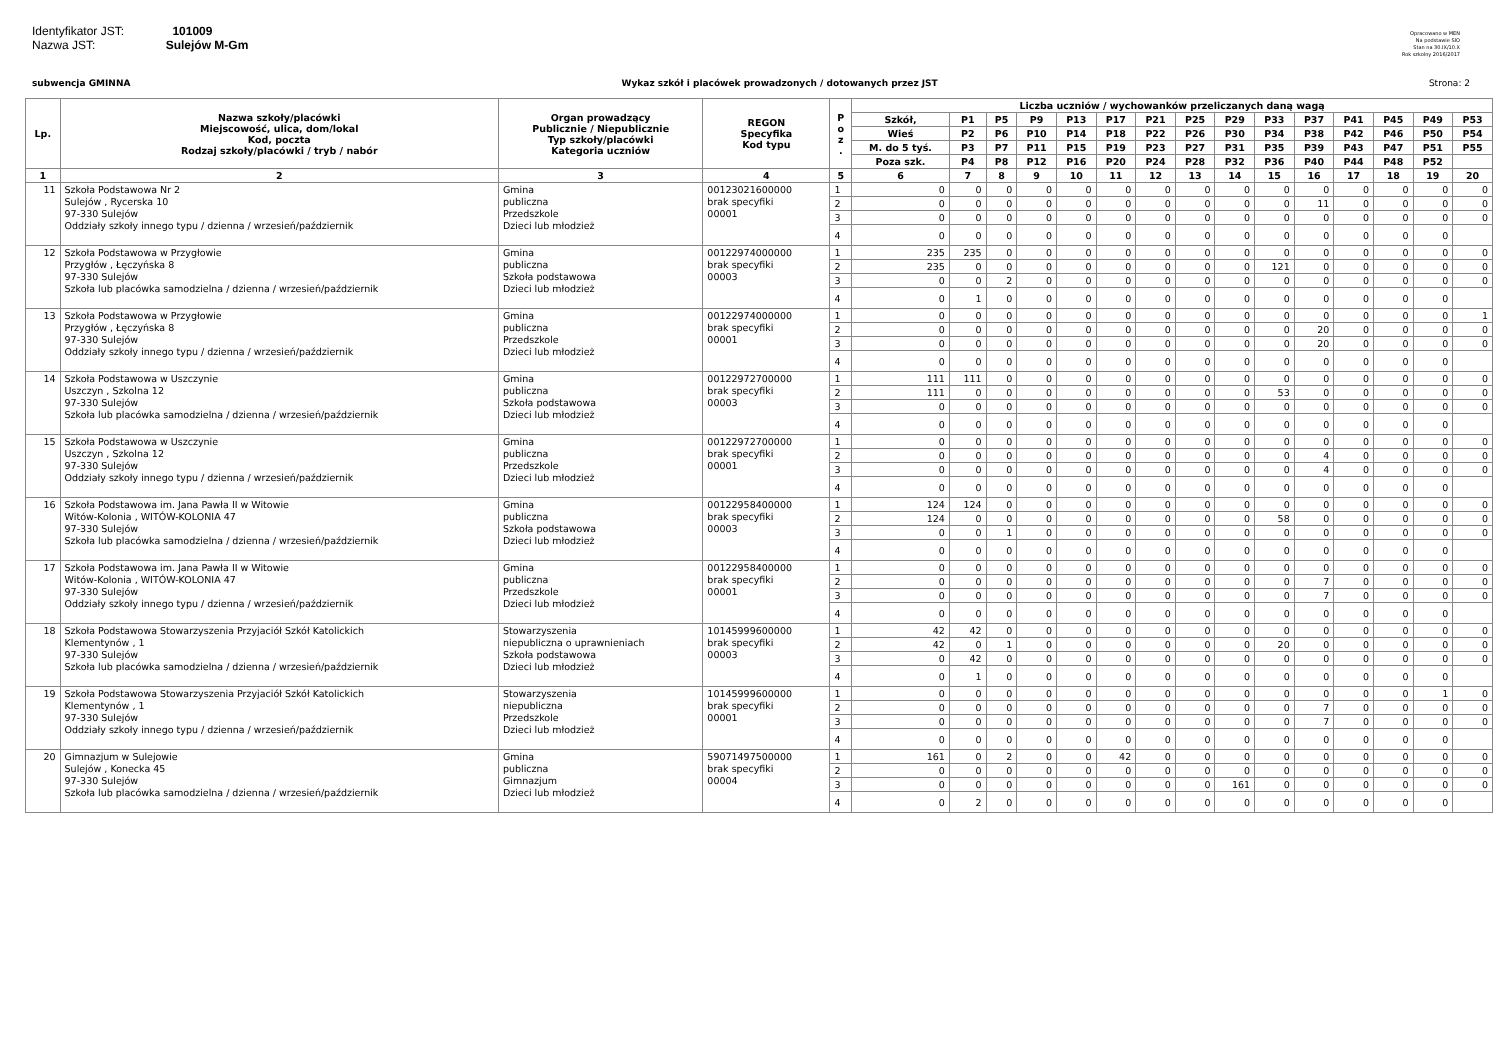Identyfikator JST: 101009
Nazwa JST: Sulejów M-Gm
Opracowano w MEN
Na podstawie SIO
Stan na 30.IX/10.X
Rok szkolny 2016/2017
subwencja GMINNA Wykaz szkół i placówek prowadzonych / dotowanych przez JST Strona: 2
| Lp. | Nazwa szkoły/placówki Miejscowość, ulica, dom/lokal Kod, poczta Rodzaj szkoły/placówki / tryb / nabór | Organ prowadzący Publicznie / Niepublicznie Typ szkoły/placówki Kategoria uczniów | REGON Specyfika Kod typu | P o z . | Liczba uczniów / wychowanków przeliczanych daną wagą | | | | | | | | | | | | | | |
| --- | --- | --- | --- | --- | --- | --- | --- | --- | --- | --- | --- | --- | --- | --- | --- | --- | --- | --- | --- |
| | | | | | Szkół, | P1 | P5 | P9 | P13 | P17 | P21 | P25 | P29 | P33 | P37 | P41 | P45 | P49 | P53 |
| | | | | | Wieś | P2 | P6 | P10 | P14 | P18 | P22 | P26 | P30 | P34 | P38 | P42 | P46 | P50 | P54 |
| | | | | | M. do 5 tyś. | P3 | P7 | P11 | P15 | P19 | P23 | P27 | P31 | P35 | P39 | P43 | P47 | P51 | P55 |
| | | | | | Poza szk. | P4 | P8 | P12 | P16 | P20 | P24 | P28 | P32 | P36 | P40 | P44 | P48 | P52 | |
| 1 | 2 | 3 | 4 | 5 | 6 | 7 | 8 | 9 | 10 | 11 | 12 | 13 | 14 | 15 | 16 | 17 | 18 | 19 | 20 |
| 11 | Szkoła Podstawowa Nr 2 Sulejów , Rycerska 10 97-330 Sulejów Oddziały szkoły innego typu / dzienna / wrzesień/październik | Gmina publiczna Przedszkole Dzieci lub młodzież | 00123021600000 brak specyfiki 00001 | 1 | 0 | 0 | 0 | 0 | 0 | 0 | 0 | 0 | 0 | 0 | 0 | 0 | 0 | 0 | 0 |
| | | | | 2 | 0 | 0 | 0 | 0 | 0 | 0 | 0 | 0 | 0 | 0 | 11 | 0 | 0 | 0 | 0 |
| | | | | 3 | 0 | 0 | 0 | 0 | 0 | 0 | 0 | 0 | 0 | 0 | 0 | 0 | 0 | 0 | 0 |
| | | | | 4 | 0 | 0 | 0 | 0 | 0 | 0 | 0 | 0 | 0 | 0 | 0 | 0 | 0 | 0 | |
| 12 | Szkoła Podstawowa w Przygłowie Przygłów , Łęczyńska 8 97-330 Sulejów Szkoła lub placówka samodzielna / dzienna / wrzesień/październik | Gmina publiczna Szkoła podstawowa Dzieci lub młodzież | 00122974000000 brak specyfiki 00003 | 1 | 235 | 235 | 0 | 0 | 0 | 0 | 0 | 0 | 0 | 0 | 0 | 0 | 0 | 0 | 0 |
| | | | | 2 | 235 | 0 | 0 | 0 | 0 | 0 | 0 | 0 | 0 | 121 | 0 | 0 | 0 | 0 | 0 |
| | | | | 3 | 0 | 0 | 2 | 0 | 0 | 0 | 0 | 0 | 0 | 0 | 0 | 0 | 0 | 0 | 0 |
| | | | | 4 | 0 | 1 | 0 | 0 | 0 | 0 | 0 | 0 | 0 | 0 | 0 | 0 | 0 | 0 | |
| 13 | Szkoła Podstawowa w Przygłowie Przygłów , Łęczyńska 8 97-330 Sulejów Oddziały szkoły innego typu / dzienna / wrzesień/październik | Gmina publiczna Przedszkole Dzieci lub młodzież | 00122974000000 brak specyfiki 00001 | 1 | 0 | 0 | 0 | 0 | 0 | 0 | 0 | 0 | 0 | 0 | 0 | 0 | 0 | 0 | 1 |
| | | | | 2 | 0 | 0 | 0 | 0 | 0 | 0 | 0 | 0 | 0 | 0 | 20 | 0 | 0 | 0 | 0 |
| | | | | 3 | 0 | 0 | 0 | 0 | 0 | 0 | 0 | 0 | 0 | 0 | 20 | 0 | 0 | 0 | 0 |
| | | | | 4 | 0 | 0 | 0 | 0 | 0 | 0 | 0 | 0 | 0 | 0 | 0 | 0 | 0 | 0 | |
| 14 | Szkoła Podstawowa w Uszczynie Uszczyn , Szkolna 12 97-330 Sulejów Szkoła lub placówka samodzielna / dzienna / wrzesień/październik | Gmina publiczna Szkoła podstawowa Dzieci lub młodzież | 00122972700000 brak specyfiki 00003 | 1 | 111 | 111 | 0 | 0 | 0 | 0 | 0 | 0 | 0 | 0 | 0 | 0 | 0 | 0 | 0 |
| | | | | 2 | 111 | 0 | 0 | 0 | 0 | 0 | 0 | 0 | 0 | 53 | 0 | 0 | 0 | 0 | 0 |
| | | | | 3 | 0 | 0 | 0 | 0 | 0 | 0 | 0 | 0 | 0 | 0 | 0 | 0 | 0 | 0 | 0 |
| | | | | 4 | 0 | 0 | 0 | 0 | 0 | 0 | 0 | 0 | 0 | 0 | 0 | 0 | 0 | 0 | |
| 15 | Szkoła Podstawowa w Uszczynie Uszczyn , Szkolna 12 97-330 Sulejów Oddziały szkoły innego typu / dzienna / wrzesień/październik | Gmina publiczna Przedszkole Dzieci lub młodzież | 00122972700000 brak specyfiki 00001 | 1 | 0 | 0 | 0 | 0 | 0 | 0 | 0 | 0 | 0 | 0 | 0 | 0 | 0 | 0 | 0 |
| | | | | 2 | 0 | 0 | 0 | 0 | 0 | 0 | 0 | 0 | 0 | 0 | 4 | 0 | 0 | 0 | 0 |
| | | | | 3 | 0 | 0 | 0 | 0 | 0 | 0 | 0 | 0 | 0 | 0 | 4 | 0 | 0 | 0 | 0 |
| | | | | 4 | 0 | 0 | 0 | 0 | 0 | 0 | 0 | 0 | 0 | 0 | 0 | 0 | 0 | 0 | |
| 16 | Szkoła Podstawowa im. Jana Pawła II w Witowie Witów-Kolonia , WITÓW-KOLONIA 47 97-330 Sulejów Szkoła lub placówka samodzielna / dzienna / wrzesień/październik | Gmina publiczna Szkoła podstawowa Dzieci lub młodzież | 00122958400000 brak specyfiki 00003 | 1 | 124 | 124 | 0 | 0 | 0 | 0 | 0 | 0 | 0 | 0 | 0 | 0 | 0 | 0 | 0 |
| | | | | 2 | 124 | 0 | 0 | 0 | 0 | 0 | 0 | 0 | 0 | 58 | 0 | 0 | 0 | 0 | 0 |
| | | | | 3 | 0 | 0 | 1 | 0 | 0 | 0 | 0 | 0 | 0 | 0 | 0 | 0 | 0 | 0 | 0 |
| | | | | 4 | 0 | 0 | 0 | 0 | 0 | 0 | 0 | 0 | 0 | 0 | 0 | 0 | 0 | 0 | |
| 17 | Szkoła Podstawowa im. Jana Pawła II w Witowie Witów-Kolonia , WITÓW-KOLONIA 47 97-330 Sulejów Oddziały szkoły innego typu / dzienna / wrzesień/październik | Gmina publiczna Przedszkole Dzieci lub młodzież | 00122958400000 brak specyfiki 00001 | 1 | 0 | 0 | 0 | 0 | 0 | 0 | 0 | 0 | 0 | 0 | 0 | 0 | 0 | 0 | 0 |
| | | | | 2 | 0 | 0 | 0 | 0 | 0 | 0 | 0 | 0 | 0 | 0 | 7 | 0 | 0 | 0 | 0 |
| | | | | 3 | 0 | 0 | 0 | 0 | 0 | 0 | 0 | 0 | 0 | 0 | 7 | 0 | 0 | 0 | 0 |
| | | | | 4 | 0 | 0 | 0 | 0 | 0 | 0 | 0 | 0 | 0 | 0 | 0 | 0 | 0 | 0 | |
| 18 | Szkoła Podstawowa Stowarzyszenia Przyjaciół Szkół Katolickich Klementynów , 1 97-330 Sulejów Szkoła lub placówka samodzielna / dzienna / wrzesień/październik | Stowarzyszenia niepubliczna o uprawnieniach Szkoła podstawowa Dzieci lub młodzież | 10145999600000 brak specyfiki 00003 | 1 | 42 | 42 | 0 | 0 | 0 | 0 | 0 | 0 | 0 | 0 | 0 | 0 | 0 | 0 | 0 |
| | | | | 2 | 42 | 0 | 1 | 0 | 0 | 0 | 0 | 0 | 0 | 20 | 0 | 0 | 0 | 0 | 0 |
| | | | | 3 | 0 | 42 | 0 | 0 | 0 | 0 | 0 | 0 | 0 | 0 | 0 | 0 | 0 | 0 | 0 |
| | | | | 4 | 0 | 1 | 0 | 0 | 0 | 0 | 0 | 0 | 0 | 0 | 0 | 0 | 0 | 0 | |
| 19 | Szkoła Podstawowa Stowarzyszenia Przyjaciół Szkół Katolickich Klementynów , 1 97-330 Sulejów Oddziały szkoły innego typu / dzienna / wrzesień/październik | Stowarzyszenia niepubliczna Przedszkole Dzieci lub młodzież | 10145999600000 brak specyfiki 00001 | 1 | 0 | 0 | 0 | 0 | 0 | 0 | 0 | 0 | 0 | 0 | 0 | 0 | 0 | 1 | 0 |
| | | | | 2 | 0 | 0 | 0 | 0 | 0 | 0 | 0 | 0 | 0 | 0 | 7 | 0 | 0 | 0 | 0 |
| | | | | 3 | 0 | 0 | 0 | 0 | 0 | 0 | 0 | 0 | 0 | 0 | 7 | 0 | 0 | 0 | 0 |
| | | | | 4 | 0 | 0 | 0 | 0 | 0 | 0 | 0 | 0 | 0 | 0 | 0 | 0 | 0 | 0 | |
| 20 | Gimnazjum w Sulejowie Sulejów , Konecka 45 97-330 Sulejów Szkoła lub placówka samodzielna / dzienna / wrzesień/październik | Gmina publiczna Gimnazjum Dzieci lub młodzież | 59071497500000 brak specyfiki 00004 | 1 | 161 | 0 | 2 | 0 | 0 | 42 | 0 | 0 | 0 | 0 | 0 | 0 | 0 | 0 | 0 |
| | | | | 2 | 0 | 0 | 0 | 0 | 0 | 0 | 0 | 0 | 0 | 0 | 0 | 0 | 0 | 0 | 0 |
| | | | | 3 | 0 | 0 | 0 | 0 | 0 | 0 | 0 | 0 | 161 | 0 | 0 | 0 | 0 | 0 | 0 |
| | | | | 4 | 0 | 2 | 0 | 0 | 0 | 0 | 0 | 0 | 0 | 0 | 0 | 0 | 0 | 0 | |